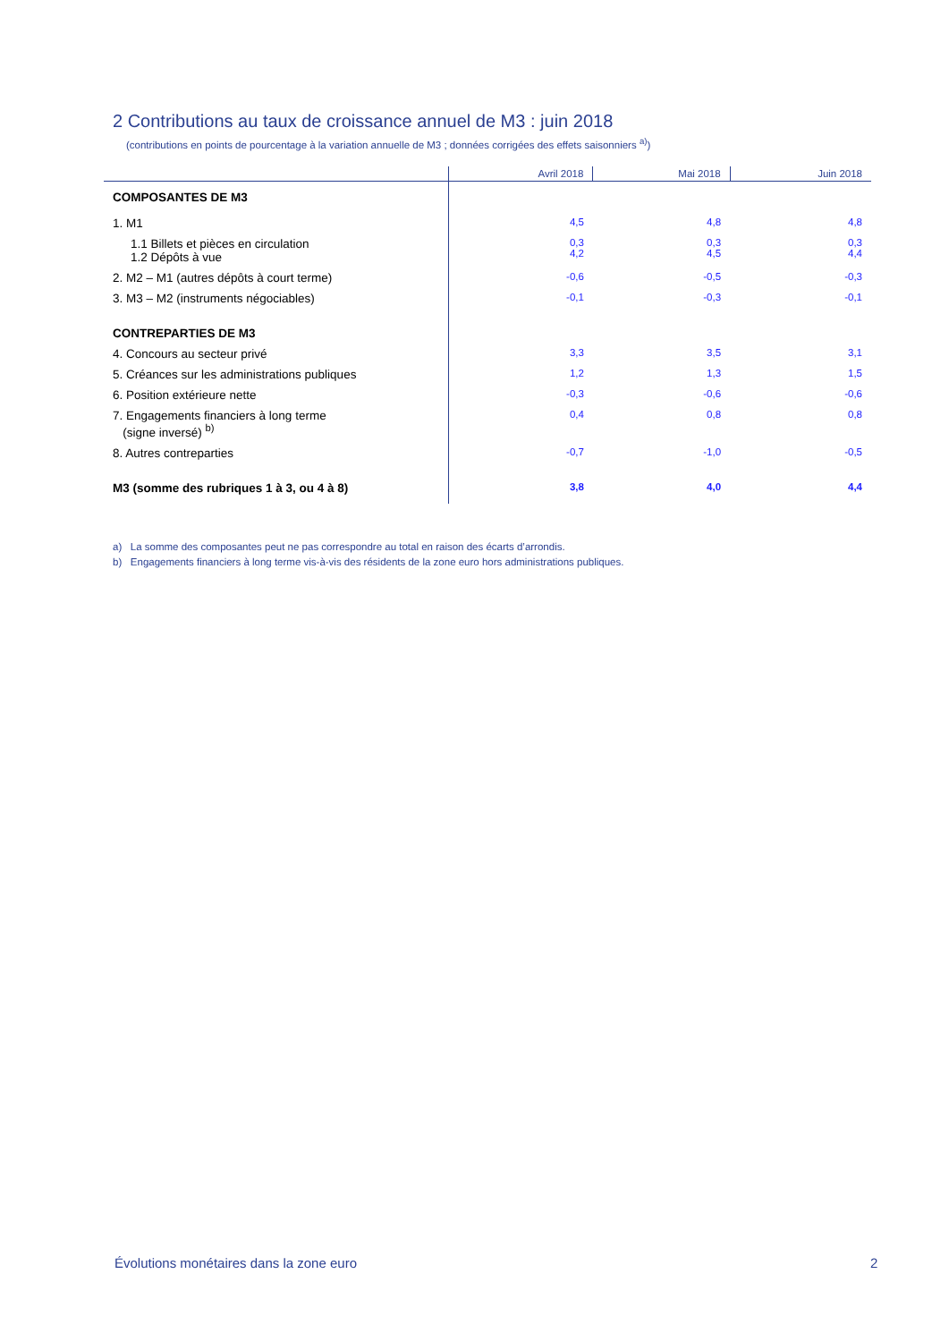2 Contributions au taux de croissance annuel de M3 : juin 2018
(contributions en points de pourcentage à la variation annuelle de M3 ; données corrigées des effets saisonniers <sup>a)</sup>)
| | Avril 2018 | Mai 2018 | Juin 2018 |
| --- | --- | --- | --- |
| COMPOSANTES DE M3 | | | |
| 1. M1 | 4,5 | 4,8 | 4,8 |
| 1.1 Billets et pièces en circulation 1.2 Dépôts à vue | 0,3 4,2 | 0,3 4,5 | 0,3 4,4 |
| 2. M2 – M1 (autres dépôts à court terme) | -0,6 | -0,5 | -0,3 |
| 3. M3 – M2 (instruments négociables) | -0,1 | -0,3 | -0,1 |
| CONTREPARTIES DE M3 | | | |
| 4. Concours au secteur privé | 3,3 | 3,5 | 3,1 |
| 5. Créances sur les administrations publiques | 1,2 | 1,3 | 1,5 |
| 6. Position extérieure nette | -0,3 | -0,6 | -0,6 |
| 7. Engagements financiers à long terme (signe inversé) <sup>b)</sup> | 0,4 | 0,8 | 0,8 |
| 8. Autres contreparties | -0,7 | -1,0 | -0,5 |
| M3 (somme des rubriques 1 à 3, ou 4 à 8) | 3,8 | 4,0 | 4,4 |
a) La somme des composantes peut ne pas correspondre au total en raison des écarts d’arrondis.
b) Engagements financiers à long terme vis-à-vis des résidents de la zone euro hors administrations publiques.
Évolutions monétaires dans la zone euro
2